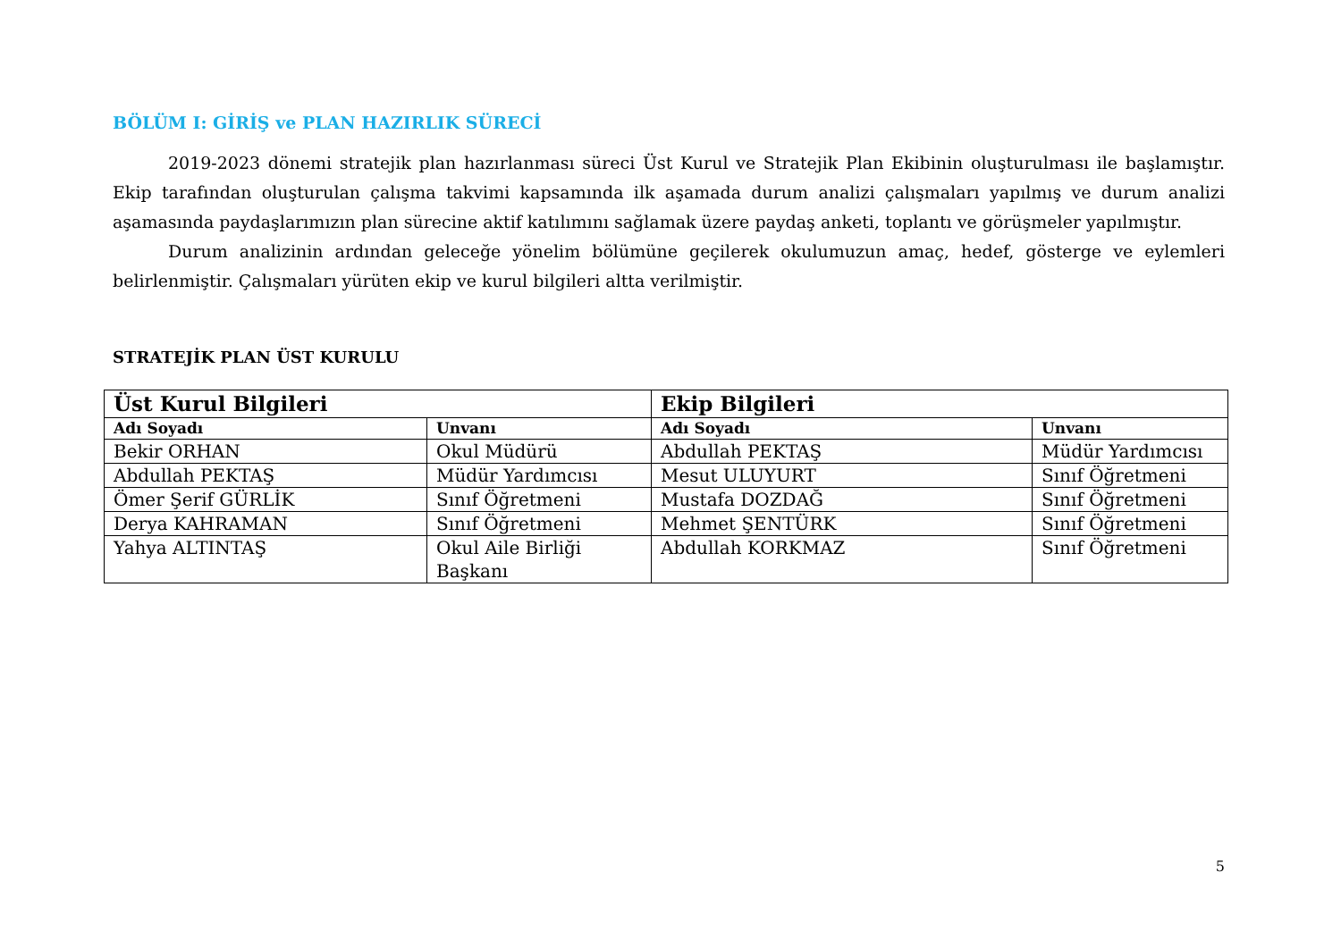BÖLÜM I: GİRİŞ ve PLAN HAZIRLIK SÜRECİ
2019-2023 dönemi stratejik plan hazırlanması süreci Üst Kurul ve Stratejik Plan Ekibinin oluşturulması ile başlamıştır. Ekip tarafından oluşturulan çalışma takvimi kapsamında ilk aşamada durum analizi çalışmaları yapılmış ve durum analizi aşamasında paydaşlarımızın plan sürecine aktif katılımını sağlamak üzere paydaş anketi, toplantı ve görüşmeler yapılmıştır.
Durum analizinin ardından geleceğe yönelim bölümüne geçilerek okulumuzun amaç, hedef, gösterge ve eylemleri belirlenmiştir. Çalışmaları yürüten ekip ve kurul bilgileri altta verilmiştir.
STRATEJİK PLAN ÜST KURULU
| Üst Kurul Bilgileri | | Ekip Bilgileri | |
| --- | --- | --- | --- |
| Adı Soyadı | Unvanı | Adı Soyadı | Unvanı |
| Bekir ORHAN | Okul Müdürü | Abdullah PEKTAŞ | Müdür Yardımcısı |
| Abdullah PEKTAŞ | Müdür Yardımcısı | Mesut ULUYURT | Sınıf Öğretmeni |
| Ömer Şerif GÜRLİK | Sınıf Öğretmeni | Mustafa DOZDAĞ | Sınıf Öğretmeni |
| Derya KAHRAMAN | Sınıf Öğretmeni | Mehmet ŞENTÜRK | Sınıf Öğretmeni |
| Yahya ALTINTAŞ | Okul Aile Birliği Başkanı | Abdullah KORKMAZ | Sınıf Öğretmeni |
5